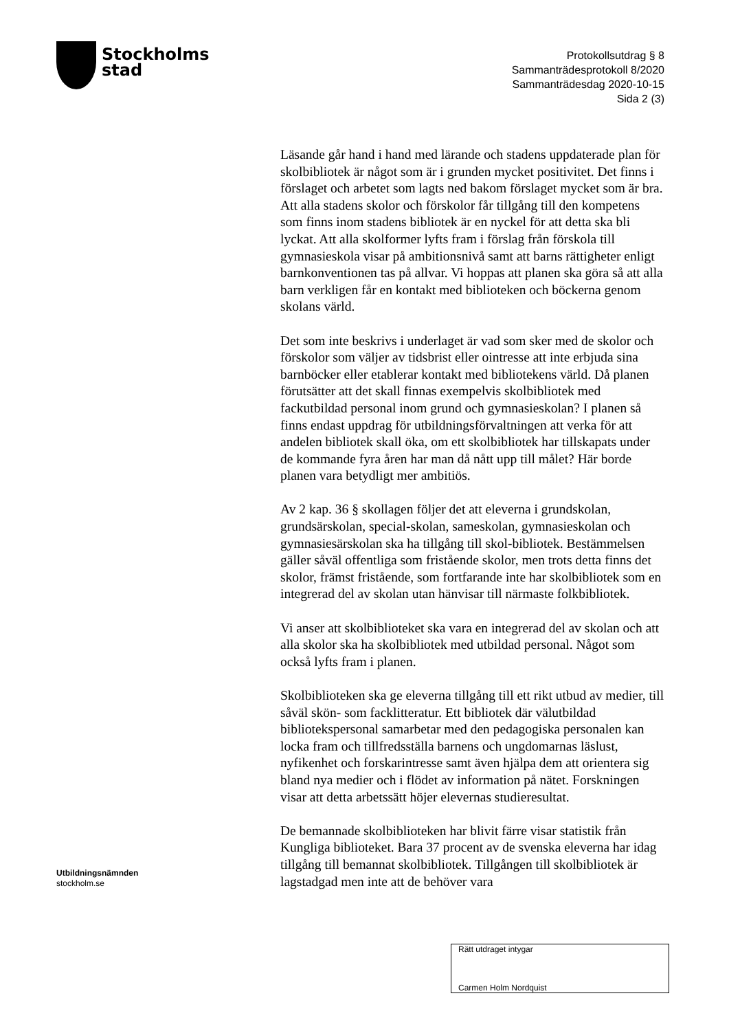Stockholms
stad
Protokollsutdrag § 8
Sammanträdesprotokoll 8/2020
Sammanträdesdag 2020-10-15
Sida 2 (3)
Läsande går hand i hand med lärande och stadens uppdaterade plan för skolbibliotek är något som är i grunden mycket positivitet. Det finns i förslaget och arbetet som lagts ned bakom förslaget mycket som är bra. Att alla stadens skolor och förskolor får tillgång till den kompetens som finns inom stadens bibliotek är en nyckel för att detta ska bli lyckat. Att alla skolformer lyfts fram i förslag från förskola till gymnasieskola visar på ambitionsnivå samt att barns rättigheter enligt barnkonventionen tas på allvar. Vi hoppas att planen ska göra så att alla barn verkligen får en kontakt med biblioteken och böckerna genom skolans värld.
Det som inte beskrivs i underlaget är vad som sker med de skolor och förskolor som väljer av tidsbrist eller ointresse att inte erbjuda sina barnböcker eller etablerar kontakt med bibliotekens värld. Då planen förutsätter att det skall finnas exempelvis skolbibliotek med fackutbildad personal inom grund och gymnasieskolan? I planen så finns endast uppdrag för utbildningsförvaltningen att verka för att andelen bibliotek skall öka, om ett skolbibliotek har tillskapats under de kommande fyra åren har man då nått upp till målet? Här borde planen vara betydligt mer ambitiös.
Av 2 kap. 36 § skollagen följer det att eleverna i grundskolan, grundsärskolan, special-skolan, sameskolan, gymnasieskolan och gymnasiesärskolan ska ha tillgång till skol-bibliotek. Bestämmelsen gäller såväl offentliga som fristående skolor, men trots detta finns det skolor, främst fristående, som fortfarande inte har skolbibliotek som en integrerad del av skolan utan hänvisar till närmaste folkbibliotek.
Vi anser att skolbiblioteket ska vara en integrerad del av skolan och att alla skolor ska ha skolbibliotek med utbildad personal. Något som också lyfts fram i planen.
Skolbiblioteken ska ge eleverna tillgång till ett rikt utbud av medier, till såväl skön- som facklitteratur. Ett bibliotek där välutbildad bibliotekspersonal samarbetar med den pedagogiska personalen kan locka fram och tillfredsställa barnens och ungdomarnas läslust, nyfikenhet och forskarintresse samt även hjälpa dem att orientera sig bland nya medier och i flödet av information på nätet. Forskningen visar att detta arbetssätt höjer elevernas studieresultat.
De bemannade skolbiblioteken har blivit färre visar statistik från Kungliga biblioteket. Bara 37 procent av de svenska eleverna har idag tillgång till bemannat skolbibliotek. Tillgången till skolbibliotek är lagstadgad men inte att de behöver vara
Utbildningsnämnden
stockholm.se
Rätt utdraget intygar
Carmen Holm Nordquist